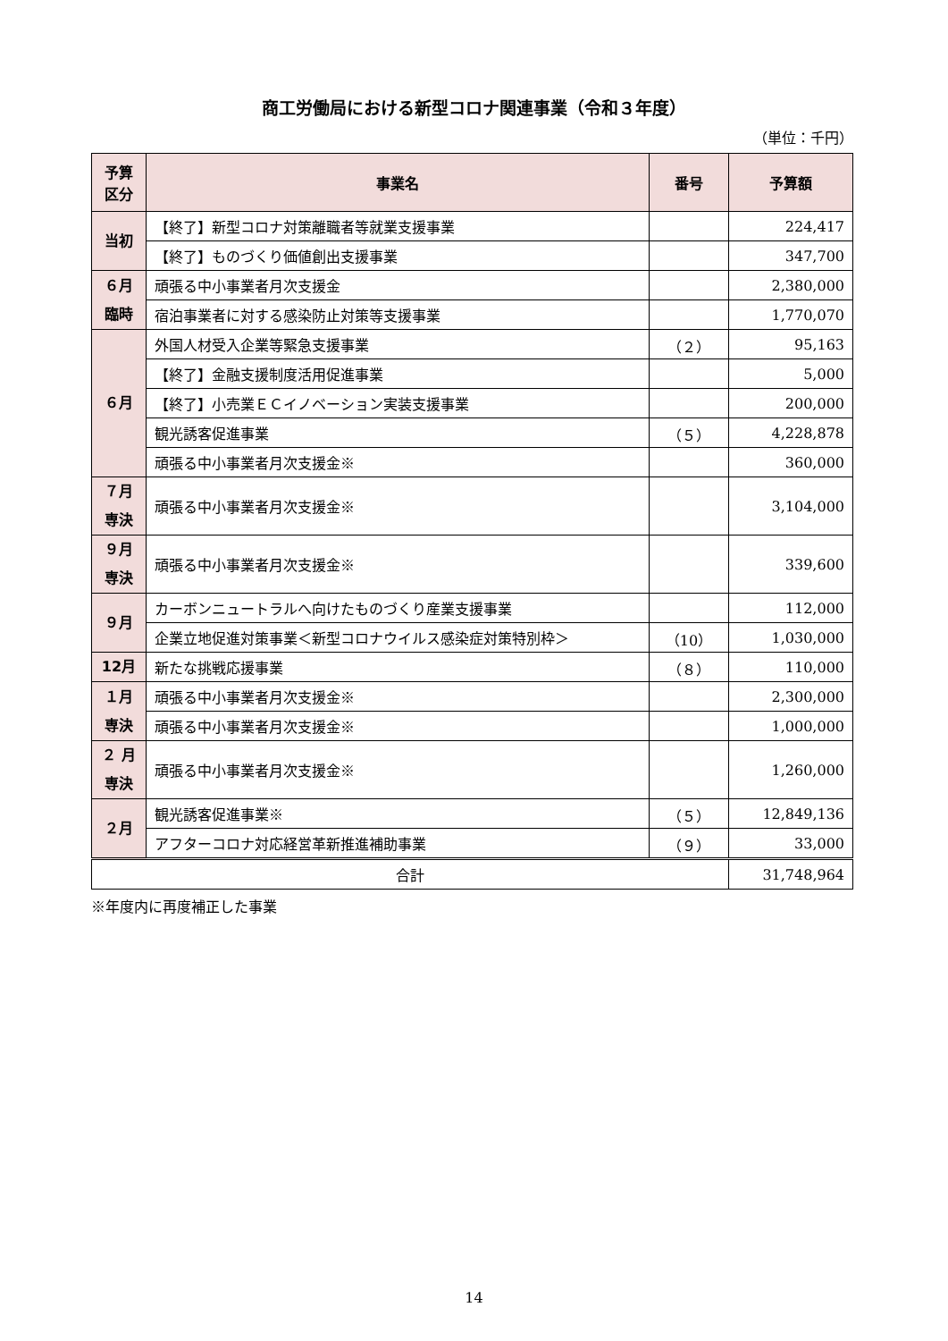商工労働局における新型コロナ関連事業（令和３年度）
（単位：千円）
| 予算 区分 | 事業名 | 番号 | 予算額 |
| --- | --- | --- | --- |
| 当初 | 【終了】新型コロナ対策離職者等就業支援事業 | | 224,417 |
| | 【終了】ものづくり価値創出支援事業 | | 347,700 |
| ６月 臨時 | 頑張る中小事業者月次支援金 | | 2,380,000 |
| | 宿泊事業者に対する感染防止対策等支援事業 | | 1,770,070 |
| ６月 | 外国人材受入企業等緊急支援事業 | （２） | 95,163 |
| | 【終了】金融支援制度活用促進事業 | | 5,000 |
| | 【終了】小売業ＥＣイノベーション実装支援事業 | | 200,000 |
| | 観光誘客促進事業 | （５） | 4,228,878 |
| | 頑張る中小事業者月次支援金※ | | 360,000 |
| ７月 専決 | 頑張る中小事業者月次支援金※ | | 3,104,000 |
| ９月 専決 | 頑張る中小事業者月次支援金※ | | 339,600 |
| ９月 | カーボンニュートラルへ向けたものづくり産業支援事業 | | 112,000 |
| | 企業立地促進対策事業＜新型コロナウイルス感染症対策特別枠＞ | （10） | 1,030,000 |
| 12月 | 新たな挑戦応援事業 | （８） | 110,000 |
| １月 専決 | 頑張る中小事業者月次支援金※ | | 2,300,000 |
| | 頑張る中小事業者月次支援金※ | | 1,000,000 |
| ２ 月 専決 | 頑張る中小事業者月次支援金※ | | 1,260,000 |
| ２月 | 観光誘客促進事業※ | （５） | 12,849,136 |
| | アフターコロナ対応経営革新推進補助事業 | （９） | 33,000 |
| 合計 | | | 31,748,964 |
※年度内に再度補正した事業
14